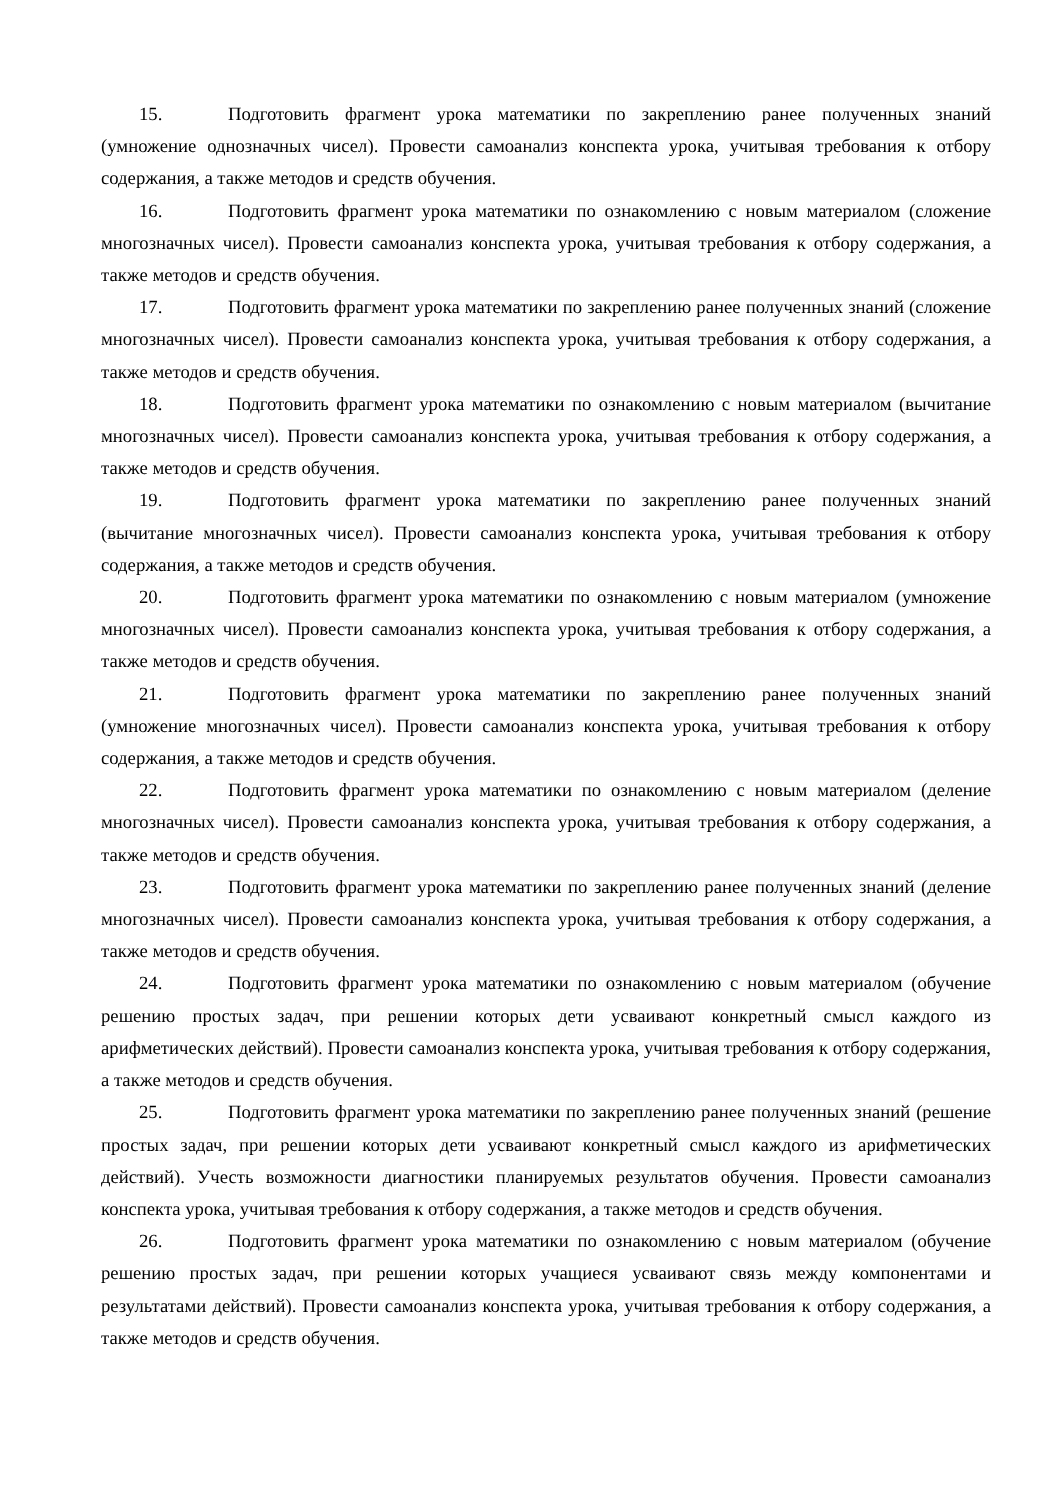15. Подготовить фрагмент урока математики по закреплению ранее полученных знаний (умножение однозначных чисел). Провести самоанализ конспекта урока, учитывая требования к отбору содержания, а также методов и средств обучения.
16. Подготовить фрагмент урока математики по ознакомлению с новым материалом (сложение многозначных чисел). Провести самоанализ конспекта урока, учитывая требования к отбору содержания, а также методов и средств обучения.
17. Подготовить фрагмент урока математики по закреплению ранее полученных знаний (сложение многозначных чисел). Провести самоанализ конспекта урока, учитывая требования к отбору содержания, а также методов и средств обучения.
18. Подготовить фрагмент урока математики по ознакомлению с новым материалом (вычитание многозначных чисел). Провести самоанализ конспекта урока, учитывая требования к отбору содержания, а также методов и средств обучения.
19. Подготовить фрагмент урока математики по закреплению ранее полученных знаний (вычитание многозначных чисел). Провести самоанализ конспекта урока, учитывая требования к отбору содержания, а также методов и средств обучения.
20. Подготовить фрагмент урока математики по ознакомлению с новым материалом (умножение многозначных чисел). Провести самоанализ конспекта урока, учитывая требования к отбору содержания, а также методов и средств обучения.
21. Подготовить фрагмент урока математики по закреплению ранее полученных знаний (умножение многозначных чисел). Провести самоанализ конспекта урока, учитывая требования к отбору содержания, а также методов и средств обучения.
22. Подготовить фрагмент урока математики по ознакомлению с новым материалом (деление многозначных чисел). Провести самоанализ конспекта урока, учитывая требования к отбору содержания, а также методов и средств обучения.
23. Подготовить фрагмент урока математики по закреплению ранее полученных знаний (деление многозначных чисел). Провести самоанализ конспекта урока, учитывая требования к отбору содержания, а также методов и средств обучения.
24. Подготовить фрагмент урока математики по ознакомлению с новым материалом (обучение решению простых задач, при решении которых дети усваивают конкретный смысл каждого из арифметических действий). Провести самоанализ конспекта урока, учитывая требования к отбору содержания, а также методов и средств обучения.
25. Подготовить фрагмент урока математики по закреплению ранее полученных знаний (решение простых задач, при решении которых дети усваивают конкретный смысл каждого из арифметических действий). Учесть возможности диагностики планируемых результатов обучения. Провести самоанализ конспекта урока, учитывая требования к отбору содержания, а также методов и средств обучения.
26. Подготовить фрагмент урока математики по ознакомлению с новым материалом (обучение решению простых задач, при решении которых учащиеся усваивают связь между компонентами и результатами действий). Провести самоанализ конспекта урока, учитывая требования к отбору содержания, а также методов и средств обучения.